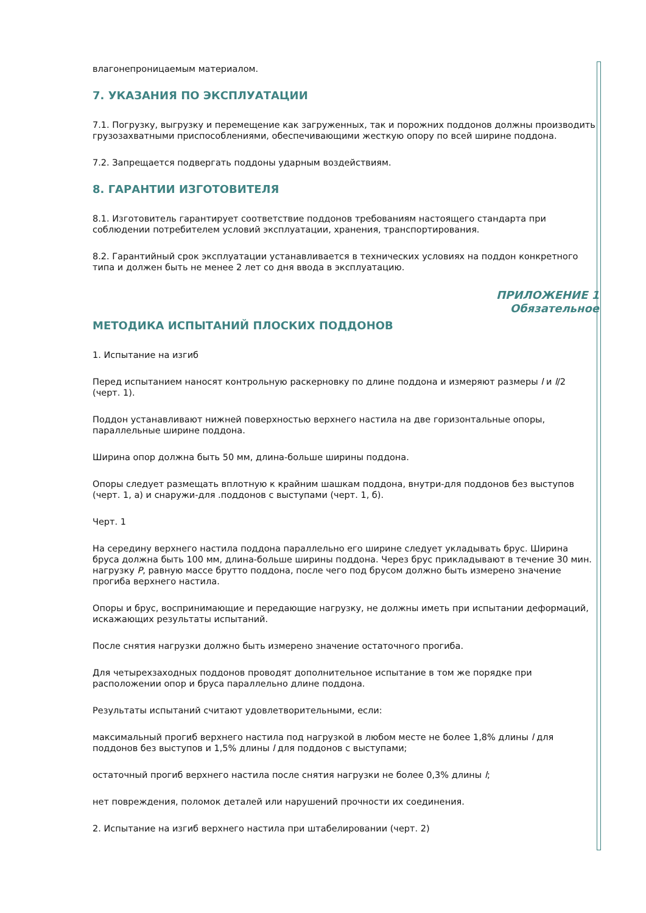влагонепроницаемым материалом.
7. УКАЗАНИЯ ПО ЭКСПЛУАТАЦИИ
7.1. Погрузку, выгрузку и перемещение как загруженных, так и порожних поддонов должны производить грузозахватными приспособлениями, обеспечивающими жесткую опору по всей ширине поддона.
7.2. Запрещается подвергать поддоны ударным воздействиям.
8. ГАРАНТИИ ИЗГОТОВИТЕЛЯ
8.1. Изготовитель гарантирует соответствие поддонов требованиям настоящего стандарта при соблюдении потребителем условий эксплуатации, хранения, транспортирования.
8.2. Гарантийный срок эксплуатации устанавливается в технических условиях на поддон конкретного типа и должен быть не менее 2 лет со дня ввода в эксплуатацию.
ПРИЛОЖЕНИЕ 1
Обязательное
МЕТОДИКА ИСПЫТАНИЙ ПЛОСКИХ ПОДДОНОВ
1. Испытание на изгиб
Перед испытанием наносят контрольную раскерновку по длине поддона и измеряют размеры l и l/2 (черт. 1).
Поддон устанавливают нижней поверхностью верхнего настила на две горизонтальные опоры, параллельные ширине поддона.
Ширина опор должна быть 50 мм, длина-больше ширины поддона.
Опоры следует размещать вплотную к крайним шашкам поддона, внутри-для поддонов без выступов (черт. 1, а) и снаружи-для .поддонов с выступами (черт. 1, б).
Черт. 1
На середину верхнего настила поддона параллельно его ширине следует укладывать брус. Ширина бруса должна быть 100 мм, длина-больше ширины поддона. Через брус прикладывают в течение 30 мин. нагрузку P, равную массе брутто поддона, после чего под брусом должно быть измерено значение прогиба верхнего настила.
Опоры и брус, воспринимающие и передающие нагрузку, не должны иметь при испытании деформаций, искажающих результаты испытаний.
После снятия нагрузки должно быть измерено значение остаточного прогиба.
Для четырехзаходных поддонов проводят дополнительное испытание в том же порядке при расположении опор и бруса параллельно длине поддона.
Результаты испытаний считают удовлетворительными, если:
максимальный прогиб верхнего настила под нагрузкой в любом месте не более 1,8% длины l для поддонов без выступов и 1,5% длины l для поддонов с выступами;
остаточный прогиб верхнего настила после снятия нагрузки не более 0,3% длины l;
нет повреждения, поломок деталей или нарушений прочности их соединения.
2. Испытание на изгиб верхнего настила при штабелировании (черт. 2)